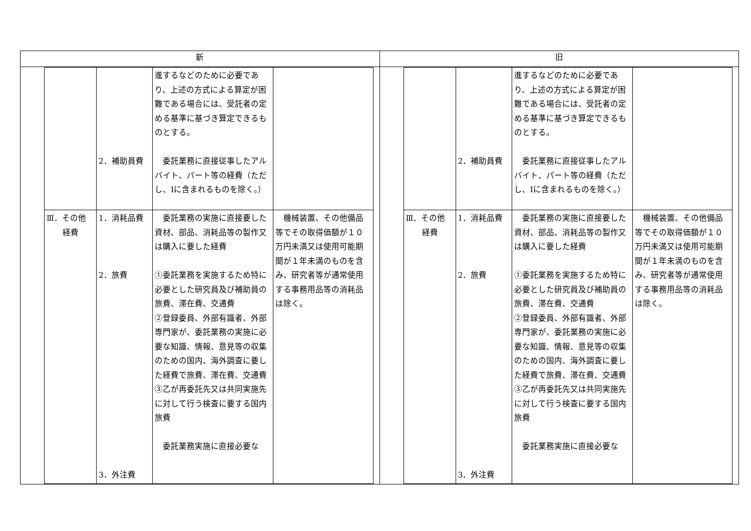| 新 | 旧 |
| --- | --- |
| / / 2．補助員費 / 進するなどのために必要であり、上述の方式による算定が困難である場合には、受託者の定める基準に基づき算定できるものとする。 委託業務に直接従事したアルバイト、パート等の経費（ただし、Iに含まれるものを除く。） / / / Ⅲ．その他 経費 / 1．消耗品費 2．旅費 3．外注費 / 委託業務の実施に直接要した資材、部品、消耗品等の製作又は購入に要した経費 ①委託業務を実施するため特に必要とした研究員及び補助員の旅費、滞在費、交通費 ②登録委員、外部有識者、外部専門家が、委託業務の実施に必要な知識、情報、意見等の収集のための国内、海外調査に要した経費で旅費、滞在費、交通費 ③乙が再委託先又は共同実施先に対して行う検査に要する国内旅費 委託業務実施に直接必要な / 機械装置、その他備品等でその取得価額が１０万円未満又は使用可能期間が１年未満のものを含み、研究者等が通常使用する事務用品等の消耗品は除く。 / | / / 2．補助員費 / 進するなどのために必要であり、上述の方式による算定が困難である場合には、受託者の定める基準に基づき算定できるものとする。 委託業務に直接従事したアルバイト、パート等の経費（ただし、Iに含まれるものを除く。） / / / Ⅲ．その他 経費 / 1．消耗品費 2．旅費 3．外注費 / 委託業務の実施に直接要した資材、部品、消耗品等の製作又は購入に要した経費 ①委託業務を実施するため特に必要とした研究員及び補助員の旅費、滞在費、交通費 ②登録委員、外部有識者、外部専門家が、委託業務の実施に必要な知識、情報、意見等の収集のための国内、海外調査に要した経費で旅費、滞在費、交通費 ③乙が再委託先又は共同実施先に対して行う検査に要する国内旅費 委託業務実施に直接必要な / 機械装置、その他備品等でその取得価額が１０万円未満又は使用可能期間が１年未満のものを含み、研究者等が通常使用する事務用品等の消耗品は除く。 / |